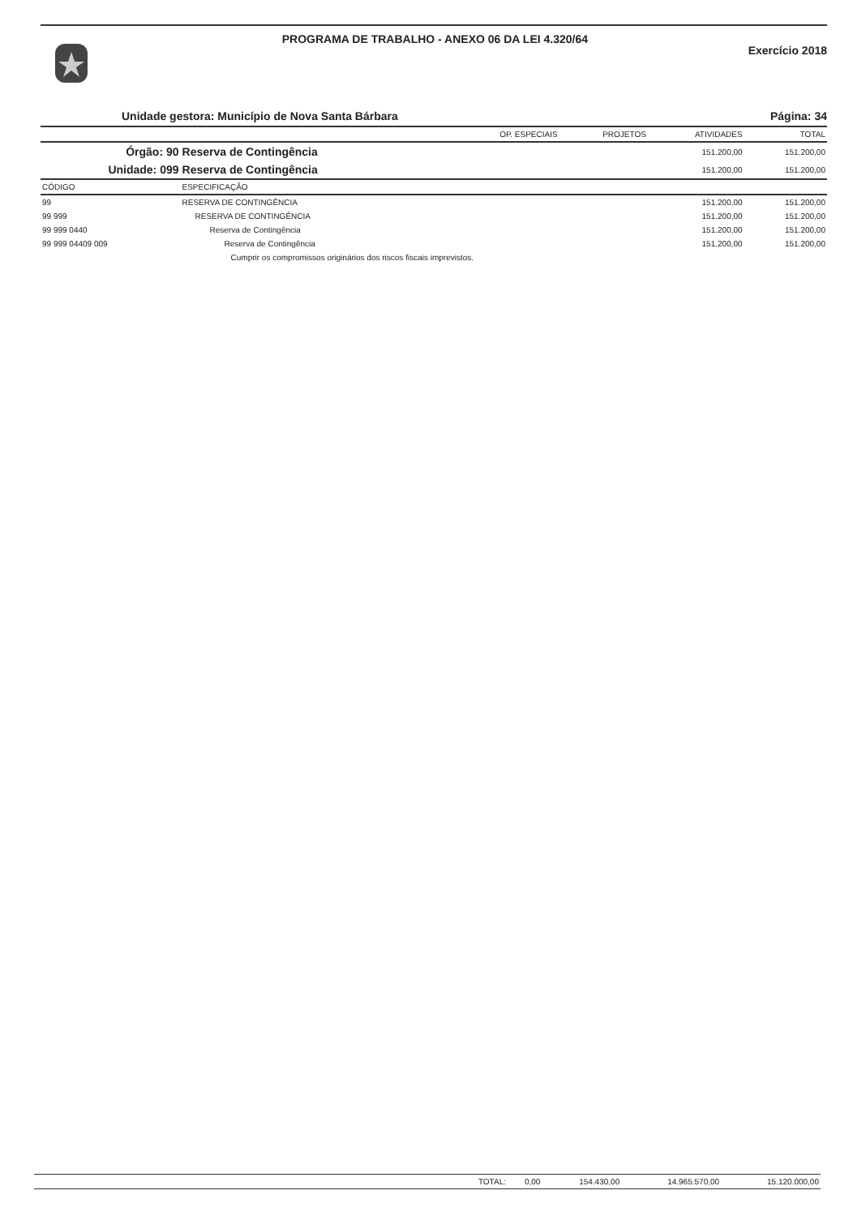PROGRAMA DE TRABALHO - ANEXO 06 DA LEI 4.320/64
Exercício 2018
Unidade gestora: Município de Nova Santa Bárbara Página: 34
| | | OP. ESPECIAIS | PROJETOS | ATIVIDADES | TOTAL |
| --- | --- | --- | --- | --- | --- |
| Órgão: 90 | Reserva de Contingência | | | 151.200,00 | 151.200,00 |
| Unidade: 099 | Reserva de Contingência | | | 151.200,00 | 151.200,00 |
| CÓDIGO | ESPECIFICAÇÃO | | | | |
| 99 | RESERVA DE CONTINGÊNCIA | | | 151.200,00 | 151.200,00 |
| 99 999 | RESERVA DE CONTINGÊNCIA | | | 151.200,00 | 151.200,00 |
| 99 999 0440 | Reserva de Contingência | | | 151.200,00 | 151.200,00 |
| 99 999 04409 009 | Reserva de Contingência | | | 151.200,00 | 151.200,00 |
| | Cumprir os compromissos originários dos riscos fiscais imprevistos. | | | | |
| TOTAL: | 0,00 | 154.430,00 | 14.965.570,00 | 15.120.000,00 |